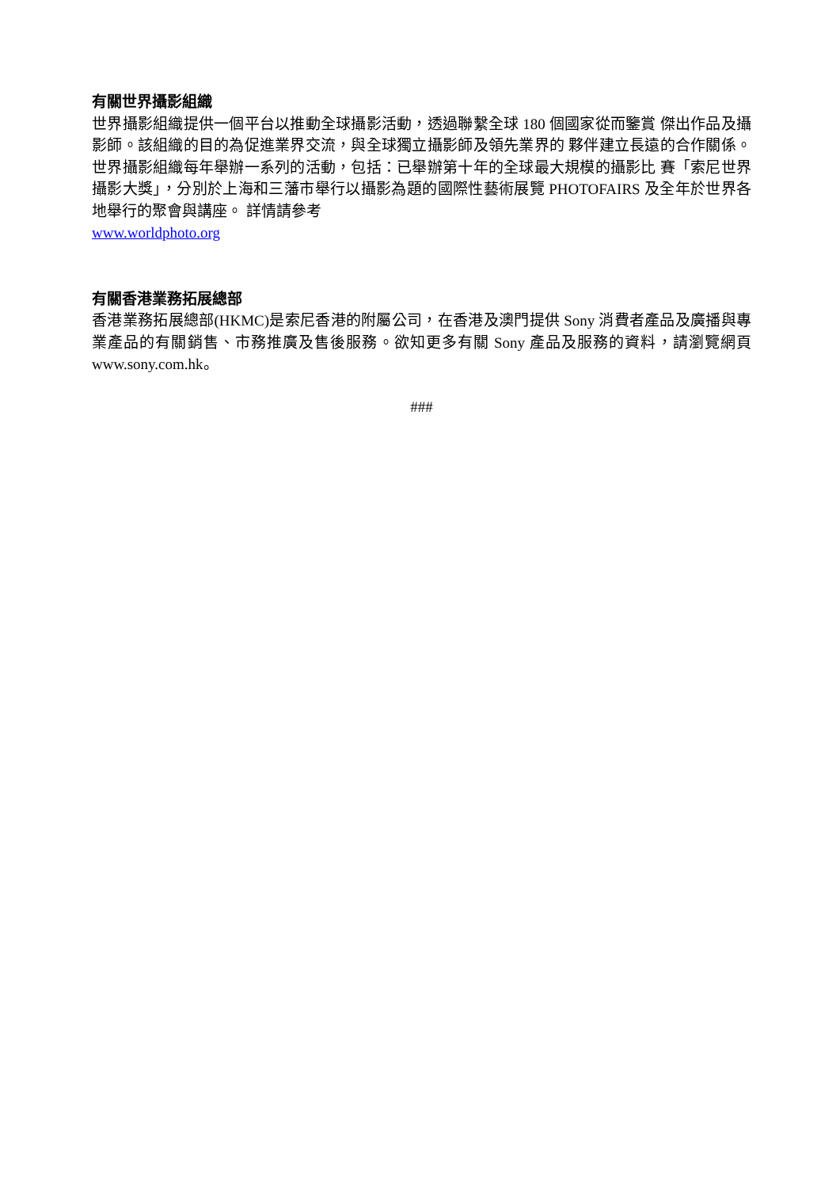有關世界攝影組織
世界攝影組織提供一個平台以推動全球攝影活動，透過聯繫全球 180 個國家從而鑒賞 傑出作品及攝影師。該組織的目的為促進業界交流，與全球獨立攝影師及領先業界的 夥伴建立長遠的合作關係。 世界攝影組織每年舉辦一系列的活動，包括：已舉辦第十年的全球最大規模的攝影比 賽「索尼世界攝影大獎」，分別於上海和三藩市舉行以攝影為題的國際性藝術展覽 PHOTOFAIRS 及全年於世界各地舉行的聚會與講座。 詳情請參考
www.worldphoto.org
有關香港業務拓展總部
香港業務拓展總部(HKMC)是索尼香港的附屬公司，在香港及澳門提供 Sony 消費者產品及廣播與專業產品的有關銷售、市務推廣及售後服務。欲知更多有關 Sony 產品及服務的資料，請瀏覽網頁 www.sony.com.hk。
###